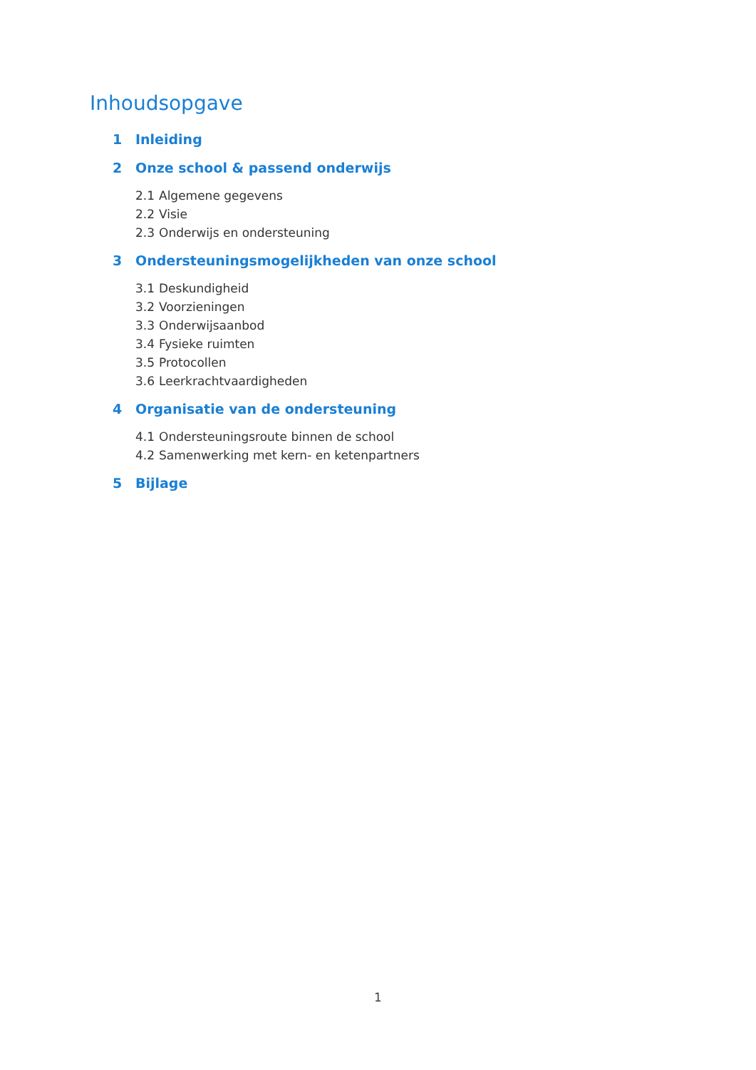Inhoudsopgave
1 Inleiding
2 Onze school & passend onderwijs
2.1 Algemene gegevens
2.2 Visie
2.3 Onderwijs en ondersteuning
3 Ondersteuningsmogelijkheden van onze school
3.1 Deskundigheid
3.2 Voorzieningen
3.3 Onderwijsaanbod
3.4 Fysieke ruimten
3.5 Protocollen
3.6 Leerkrachtvaardigheden
4 Organisatie van de ondersteuning
4.1 Ondersteuningsroute binnen de school
4.2 Samenwerking met kern- en ketenpartners
5 Bijlage
1